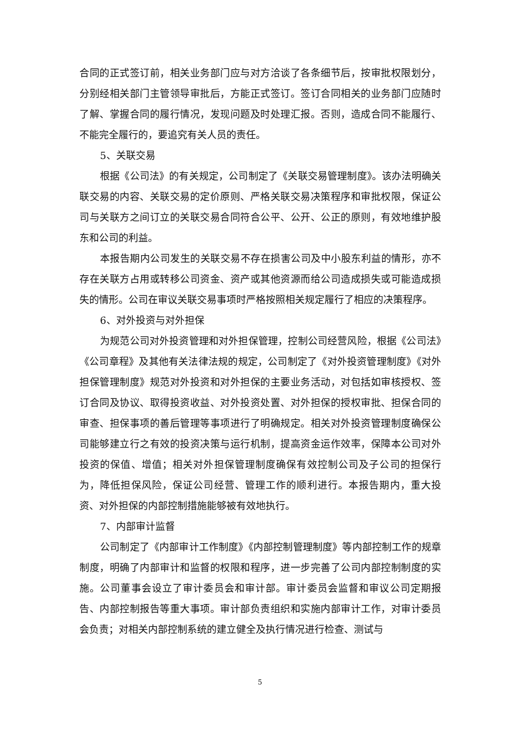合同的正式签订前，相关业务部门应与对方洽谈了各条细节后，按审批权限划分，分别经相关部门主管领导审批后，方能正式签订。签订合同相关的业务部门应随时了解、掌握合同的履行情况，发现问题及时处理汇报。否则，造成合同不能履行、不能完全履行的，要追究有关人员的责任。
5、关联交易
根据《公司法》的有关规定，公司制定了《关联交易管理制度》。该办法明确关联交易的内容、关联交易的定价原则、严格关联交易决策程序和审批权限，保证公司与关联方之间订立的关联交易合同符合公平、公开、公正的原则，有效地维护股东和公司的利益。
本报告期内公司发生的关联交易不存在损害公司及中小股东利益的情形，亦不存在关联方占用或转移公司资金、资产或其他资源而给公司造成损失或可能造成损失的情形。公司在审议关联交易事项时严格按照相关规定履行了相应的决策程序。
6、对外投资与对外担保
为规范公司对外投资管理和对外担保管理，控制公司经营风险，根据《公司法》《公司章程》及其他有关法律法规的规定，公司制定了《对外投资管理制度》《对外担保管理制度》规范对外投资和对外担保的主要业务活动，对包括如审核授权、签订合同及协议、取得投资收益、对外投资处置、对外担保的授权审批、担保合同的审查、担保事项的善后管理等事项进行了明确规定。相关对外投资管理制度确保公司能够建立行之有效的投资决策与运行机制，提高资金运作效率，保障本公司对外投资的保值、增值；相关对外担保管理制度确保有效控制公司及子公司的担保行为，降低担保风险，保证公司经营、管理工作的顺利进行。本报告期内，重大投资、对外担保的内部控制措施能够被有效地执行。
7、内部审计监督
公司制定了《内部审计工作制度》《内部控制管理制度》等内部控制工作的规章制度，明确了内部审计和监督的权限和程序，进一步完善了公司内部控制制度的实施。公司董事会设立了审计委员会和审计部。审计委员会监督和审议公司定期报告、内部控制报告等重大事项。审计部负责组织和实施内部审计工作，对审计委员会负责；对相关内部控制系统的建立健全及执行情况进行检查、测试与
5